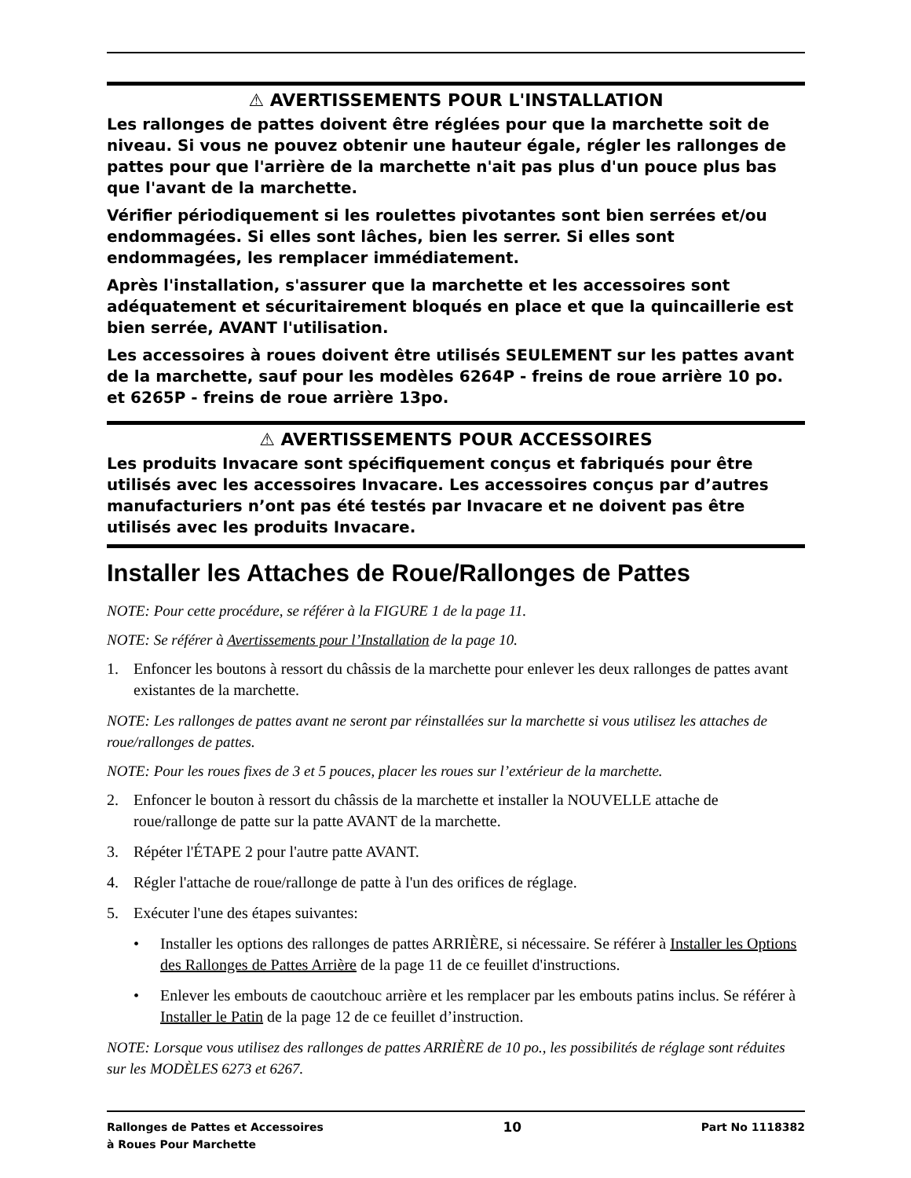⚠ AVERTISSEMENTS POUR L'INSTALLATION
Les rallonges de pattes doivent être réglées pour que la marchette soit de niveau. Si vous ne pouvez obtenir une hauteur égale, régler les rallonges de pattes pour que l'arrière de la marchette n'ait pas plus d'un pouce plus bas que l'avant de la marchette.
Vérifier périodiquement si les roulettes pivotantes sont bien serrées et/ou endommagées. Si elles sont lâches, bien les serrer. Si elles sont endommagées, les remplacer immédiatement.
Après l'installation, s'assurer que la marchette et les accessoires sont adéquatement et sécuritairement bloqués en place et que la quincaillerie est bien serrée, AVANT l'utilisation.
Les accessoires à roues doivent être utilisés SEULEMENT sur les pattes avant de la marchette, sauf pour les modèles 6264P - freins de roue arrière 10 po. et 6265P - freins de roue arrière 13po.
⚠ AVERTISSEMENTS POUR ACCESSOIRES
Les produits Invacare sont spécifiquement conçus et fabriqués pour être utilisés avec les accessoires Invacare. Les accessoires conçus par d’autres manufacturiers n’ont pas été testés par Invacare et ne doivent pas être utilisés avec les produits Invacare.
Installer les Attaches de Roue/Rallonges de Pattes
NOTE: Pour cette procédure, se référer à la FIGURE 1 de la page 11.
NOTE: Se référer à Avertissements pour l’Installation de la page 10.
1. Enfoncer les boutons à ressort du châssis de la marchette pour enlever les deux rallonges de pattes avant existantes de la marchette.
NOTE: Les rallonges de pattes avant ne seront par réinstallées sur la marchette si vous utilisez les attaches de roue/rallonges de pattes.
NOTE: Pour les roues fixes de 3 et 5 pouces, placer les roues sur l’extérieur de la marchette.
2. Enfoncer le bouton à ressort du châssis de la marchette et installer la NOUVELLE attache de roue/rallonge de patte sur la patte AVANT de la marchette.
3. Répéter l'ÉTAPE 2 pour l'autre patte AVANT.
4. Régler l'attache de roue/rallonge de patte à l'un des orifices de réglage.
5. Exécuter l'une des étapes suivantes:
• Installer les options des rallonges de pattes ARRIÈRE, si nécessaire. Se référer à Installer les Options des Rallonges de Pattes Arrière de la page 11 de ce feuillet d'instructions.
• Enlever les embouts de caoutchouc arrière et les remplacer par les embouts patins inclus. Se référer à Installer le Patin de la page 12 de ce feuillet d’instruction.
NOTE: Lorsque vous utilisez des rallonges de pattes ARRIÈRE de 10 po., les possibilités de réglage sont réduites sur les MODÈLES 6273 et 6267.
Rallonges de Pattes et Accessoires
à Roues Pour Marchette
10
Part No 1118382